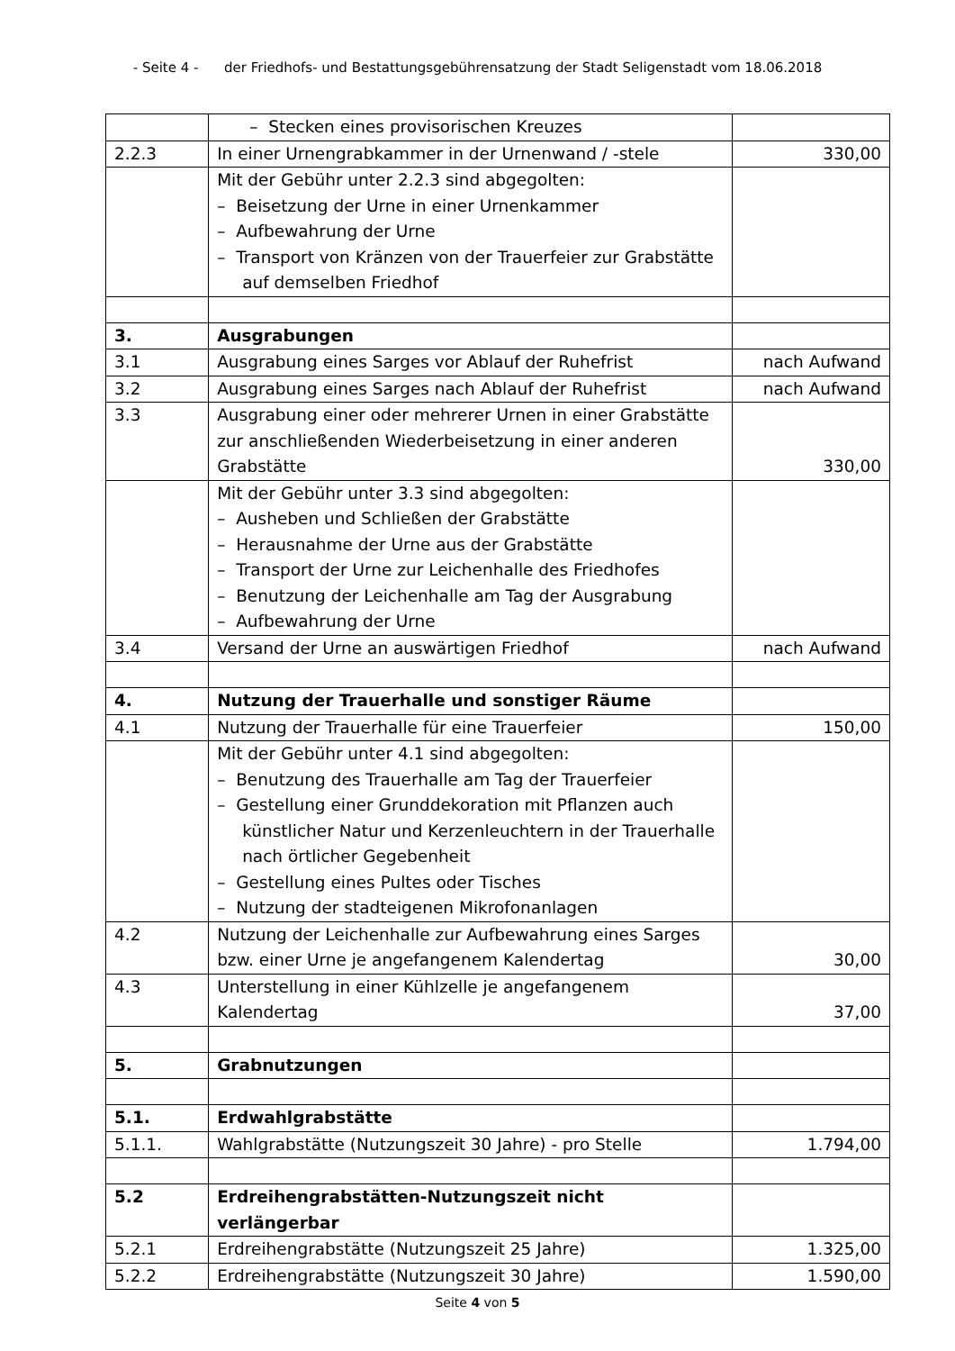- Seite 4 - der Friedhofs- und Bestattungsgebührensatzung der Stadt Seligenstadt vom 18.06.2018
| | – Stecken eines provisorischen Kreuzes | |
| 2.2.3 | In einer Urnengrabkammer in der Urnenwand / -stele | 330,00 |
| | Mit der Gebühr unter 2.2.3 sind abgegolten: – Beisetzung der Urne in einer Urnenkammer – Aufbewahrung der Urne – Transport von Kränzen von der Trauerfeier zur Grabstätte auf demselben Friedhof | |
| 3. | Ausgrabungen | |
| 3.1 | Ausgrabung eines Sarges vor Ablauf der Ruhefrist | nach Aufwand |
| 3.2 | Ausgrabung eines Sarges nach Ablauf der Ruhefrist | nach Aufwand |
| 3.3 | Ausgrabung einer oder mehrerer Urnen in einer Grabstätte zur anschließenden Wiederbeisetzung in einer anderen Grabstätte | 330,00 |
| | Mit der Gebühr unter 3.3 sind abgegolten: – Ausheben und Schließen der Grabstätte – Herausnahme der Urne aus der Grabstätte – Transport der Urne zur Leichenhalle des Friedhofes – Benutzung der Leichenhalle am Tag der Ausgrabung – Aufbewahrung der Urne | |
| 3.4 | Versand der Urne an auswärtigen Friedhof | nach Aufwand |
| 4. | Nutzung der Trauerhalle und sonstiger Räume | |
| 4.1 | Nutzung der Trauerhalle für eine Trauerfeier | 150,00 |
| | Mit der Gebühr unter 4.1 sind abgegolten: – Benutzung des Trauerhalle am Tag der Trauerfeier – Gestellung einer Grunddekoration mit Pflanzen auch künstlicher Natur und Kerzenleuchtern in der Trauerhalle nach örtlicher Gegebenheit – Gestellung eines Pultes oder Tisches – Nutzung der stadteigenen Mikrofonanlagen | |
| 4.2 | Nutzung der Leichenhalle zur Aufbewahrung eines Sarges bzw. einer Urne je angefangenem Kalendertag | 30,00 |
| 4.3 | Unterstellung in einer Kühlzelle je angefangenem Kalendertag | 37,00 |
| 5. | Grabnutzungen | |
| 5.1. | Erdwahlgrabstätte | |
| 5.1.1. | Wahlgrabstätte (Nutzungszeit 30 Jahre) - pro Stelle | 1.794,00 |
| 5.2 | Erdreihengrabstätten-Nutzungszeit nicht verlängerbar | |
| 5.2.1 | Erdreihengrabstätte (Nutzungszeit 25 Jahre) | 1.325,00 |
| 5.2.2 | Erdreihengrabstätte (Nutzungszeit 30 Jahre) | 1.590,00 |
Seite 4 von 5